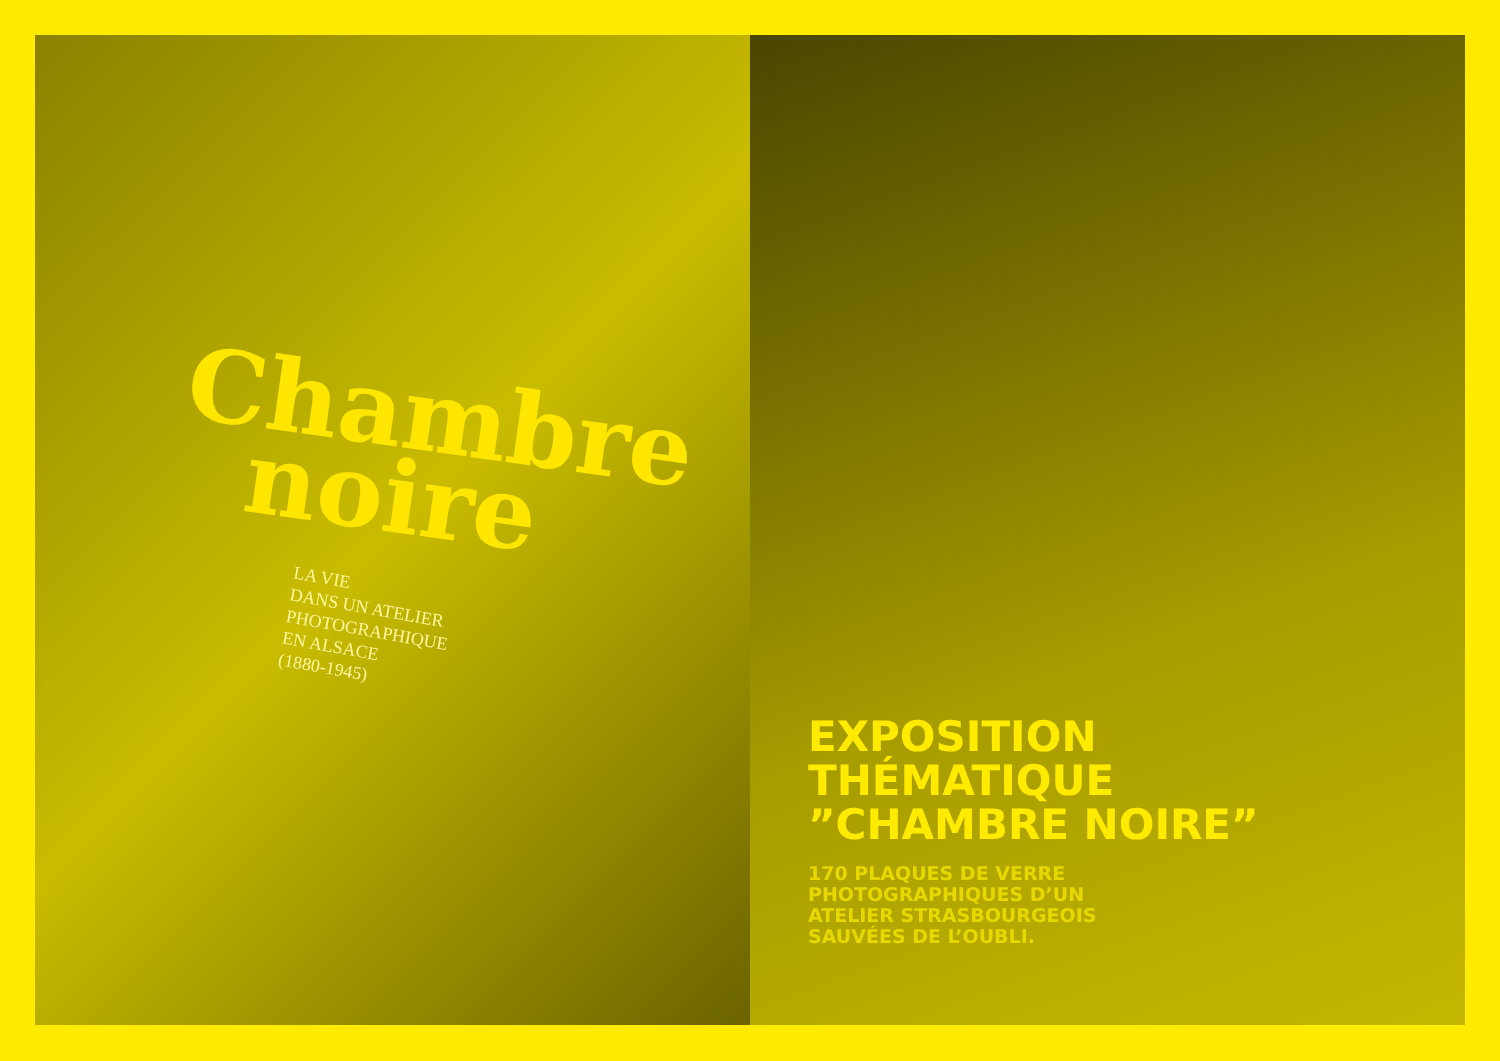Chambre
noire
LA VIE
DANS UN ATELIER
PHOTOGRAPHIQUE
EN ALSACE
(1880-1945)
EXPOSITION
THÉMATIQUE
”CHAMBRE NOIRE”
170 PLAQUES DE VERRE
PHOTOGRAPHIQUES D’UN
ATELIER STRASBOURGEOIS
SAUVÉES DE L’OUBLI.